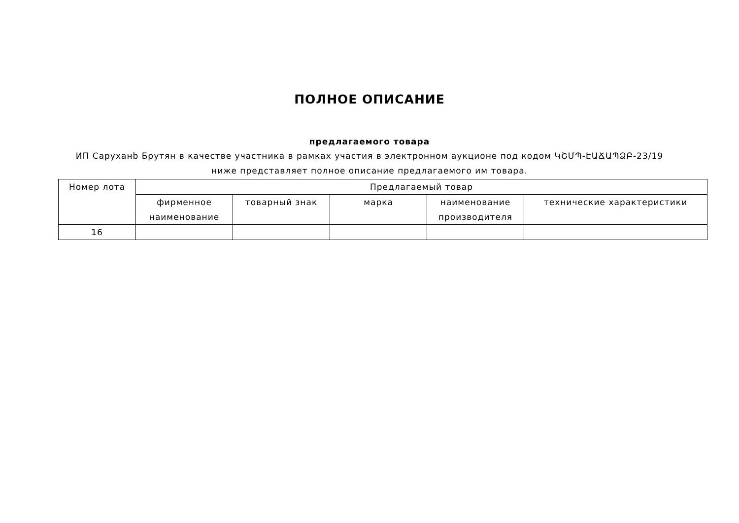ПОЛНОЕ ОПИСАНИЕ
предлагаемого товара
ИП Саруханb Брутян в качестве участника в рамках участия в электронном аукционе под кодом ԿՇՄՊ-ԷԱՃԱՊՁԲ-23/19 ниже представляет полное описание предлагаемого им товара.
| Номер лота | Предлагаемый товар | | | | |
| --- | --- | --- | --- | --- | --- |
| | фирменное наименование | товарный знак | марка | наименование производителя | технические характеристики |
| 16 | | | | | |